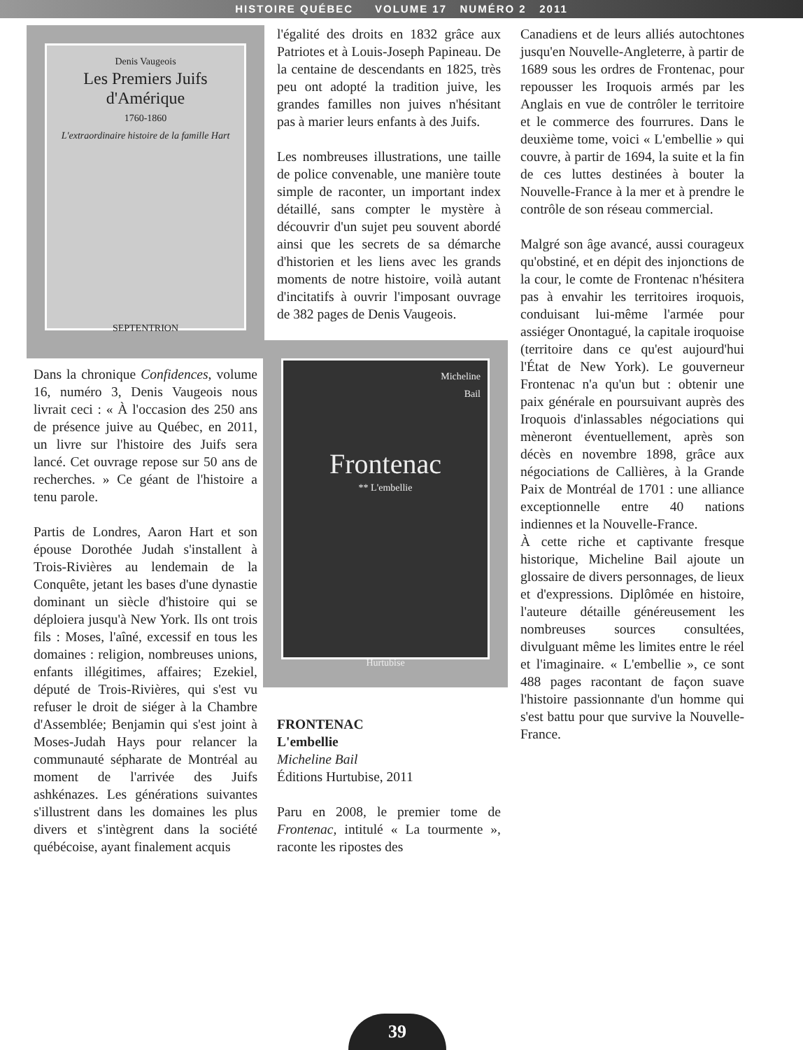HISTOIRE QUÉBEC VOLUME 17 NUMÉRO 2 2011
Denis Vaugeois
Les Premiers Juifs d'Amérique
1760-1860
L'extraordinaire histoire de la famille Hart
SEPTENTRION
Dans la chronique Confidences, volume 16, numéro 3, Denis Vaugeois nous livrait ceci : « À l'occasion des 250 ans de présence juive au Québec, en 2011, un livre sur l'histoire des Juifs sera lancé. Cet ouvrage repose sur 50 ans de recherches. » Ce géant de l'histoire a tenu parole.
Partis de Londres, Aaron Hart et son épouse Dorothée Judah s'installent à Trois-Rivières au lendemain de la Conquête, jetant les bases d'une dynastie dominant un siècle d'histoire qui se déploiera jusqu'à New York. Ils ont trois fils : Moses, l'aîné, excessif en tous les domaines : religion, nombreuses unions, enfants illégitimes, affaires; Ezekiel, député de Trois-Rivières, qui s'est vu refuser le droit de siéger à la Chambre d'Assemblée; Benjamin qui s'est joint à Moses-Judah Hays pour relancer la communauté sépharate de Montréal au moment de l'arrivée des Juifs ashkénazes. Les générations suivantes s'illustrent dans les domaines les plus divers et s'intègrent dans la société québécoise, ayant finalement acquis
l'égalité des droits en 1832 grâce aux Patriotes et à Louis-Joseph Papineau. De la centaine de descendants en 1825, très peu ont adopté la tradition juive, les grandes familles non juives n'hésitant pas à marier leurs enfants à des Juifs.
Les nombreuses illustrations, une taille de police convenable, une manière toute simple de raconter, un important index détaillé, sans compter le mystère à découvrir d'un sujet peu souvent abordé ainsi que les secrets de sa démarche d'historien et les liens avec les grands moments de notre histoire, voilà autant d'incitatifs à ouvrir l'imposant ouvrage de 382 pages de Denis Vaugeois.
Micheline
Bail
Frontenac
** L'embellie
Hurtubise
FRONTENAC
L'embellie
Micheline Bail
Éditions Hurtubise, 2011
Paru en 2008, le premier tome de Frontenac, intitulé « La tourmente », raconte les ripostes des
Canadiens et de leurs alliés autochtones jusqu'en Nouvelle-Angleterre, à partir de 1689 sous les ordres de Frontenac, pour repousser les Iroquois armés par les Anglais en vue de contrôler le territoire et le commerce des fourrures. Dans le deuxième tome, voici « L'embellie » qui couvre, à partir de 1694, la suite et la fin de ces luttes destinées à bouter la Nouvelle-France à la mer et à prendre le contrôle de son réseau commercial.
Malgré son âge avancé, aussi courageux qu'obstiné, et en dépit des injonctions de la cour, le comte de Frontenac n'hésitera pas à envahir les territoires iroquois, conduisant lui-même l'armée pour assiéger Onontagué, la capitale iroquoise (territoire dans ce qu'est aujourd'hui l'État de New York). Le gouverneur Frontenac n'a qu'un but : obtenir une paix générale en poursuivant auprès des Iroquois d'inlassables négociations qui mèneront éventuellement, après son décès en novembre 1898, grâce aux négociations de Callières, à la Grande Paix de Montréal de 1701 : une alliance exceptionnelle entre 40 nations indiennes et la Nouvelle-France.
À cette riche et captivante fresque historique, Micheline Bail ajoute un glossaire de divers personnages, de lieux et d'expressions. Diplômée en histoire, l'auteure détaille généreusement les nombreuses sources consultées, divulguant même les limites entre le réel et l'imaginaire. « L'embellie », ce sont 488 pages racontant de façon suave l'histoire passionnante d'un homme qui s'est battu pour que survive la Nouvelle-France.
39